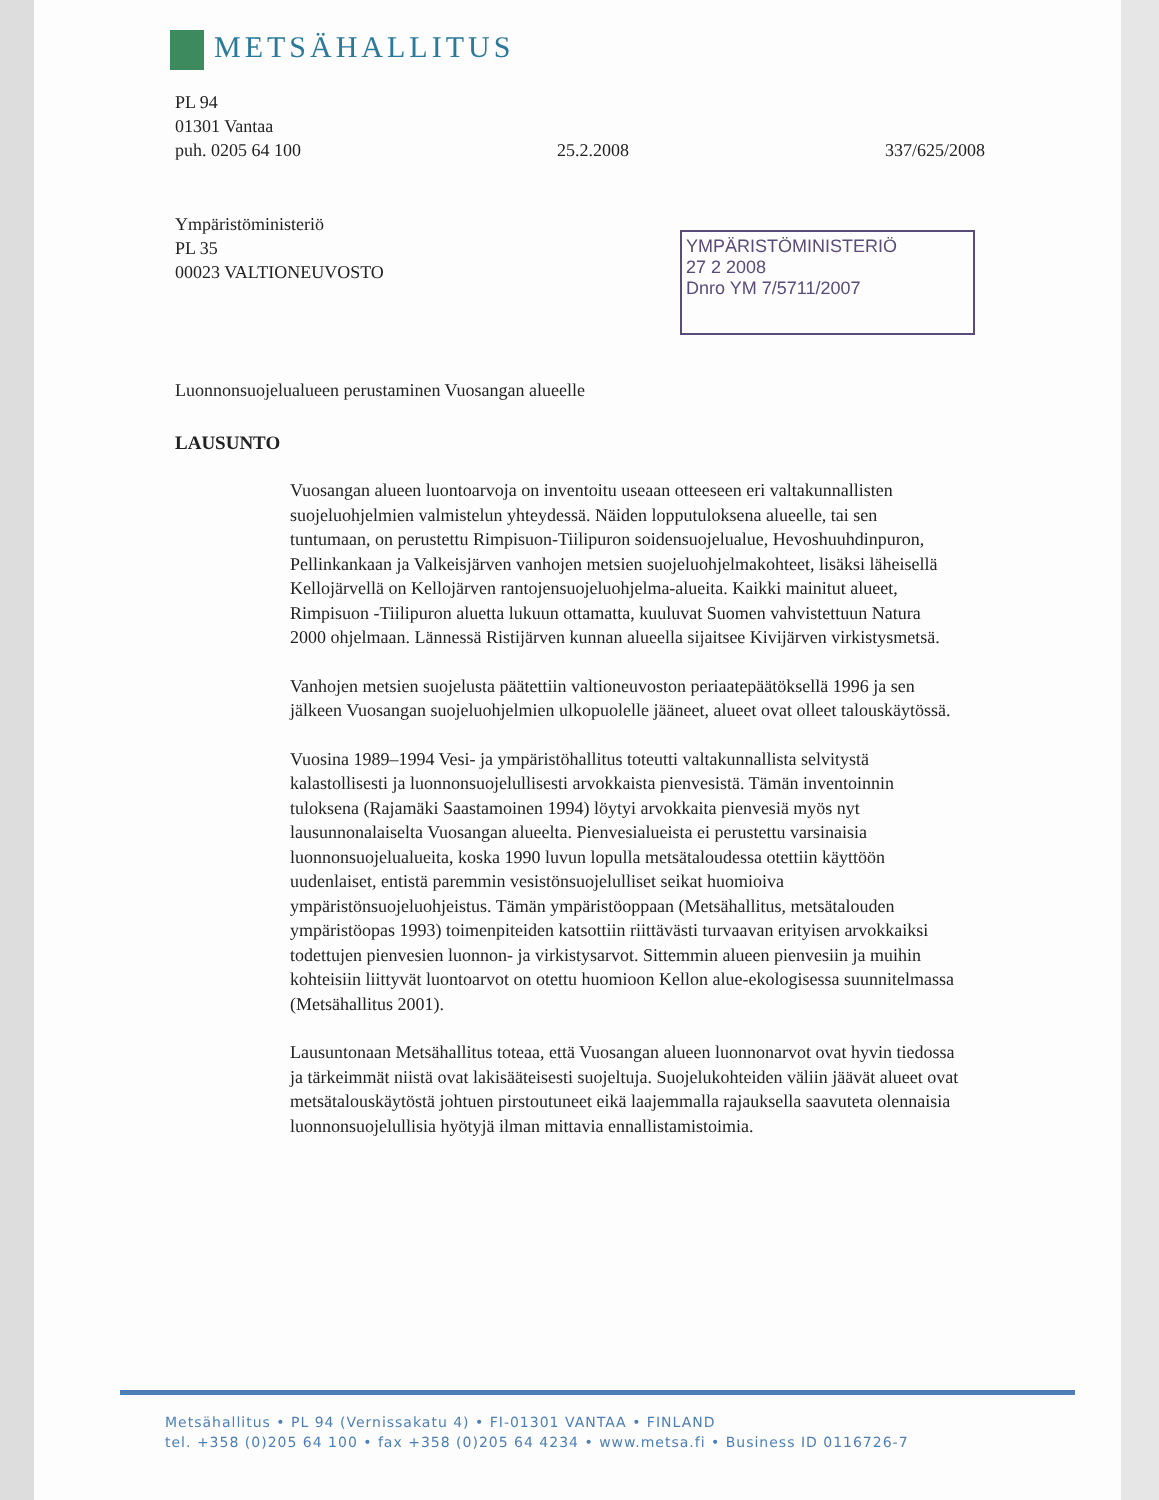METSÄHALLITUS
PL 94
01301 Vantaa
puh. 0205 64 100 25.2.2008 337/625/2008
Ympäristöministeriö
PL 35
00023 VALTIONEUVOSTO
YMPÄRISTÖMINISTERIÖ
27 2 2008
Dnro YM 7/5711/2007
Luonnonsuojelualueen perustaminen Vuosangan alueelle
LAUSUNTO
Vuosangan alueen luontoarvoja on inventoitu useaan otteeseen eri valtakunnallisten suojeluohjelmien valmistelun yhteydessä. Näiden lopputuloksena alueelle, tai sen tuntumaan, on perustettu Rimpisuon-Tiilipuron soidensuojelualue, Hevoshuuhdinpuron, Pellinkankaan ja Valkeisjärven vanhojen metsien suojeluohjelmakohteet, lisäksi läheisellä Kellojärvellä on Kellojärven rantojensuojeluohjelma-alueita. Kaikki mainitut alueet, Rimpisuon -Tiilipuron aluetta lukuun ottamatta, kuuluvat Suomen vahvistettuun Natura 2000 ohjelmaan. Lännessä Ristijärven kunnan alueella sijaitsee Kivijärven virkistysmetsä.
Vanhojen metsien suojelusta päätettiin valtioneuvoston periaatepäätöksellä 1996 ja sen jälkeen Vuosangan suojeluohjelmien ulkopuolelle jääneet, alueet ovat olleet talouskäytössä.
Vuosina 1989–1994 Vesi- ja ympäristöhallitus toteutti valtakunnallista selvitystä kalastollisesti ja luonnonsuojelullisesti arvokkaista pienvesistä. Tämän inventoinnin tuloksena (Rajamäki Saastamoinen 1994) löytyi arvokkaita pienvesiä myös nyt lausunnonalaiselta Vuosangan alueelta. Pienvesialueista ei perustettu varsinaisia luonnonsuojelualueita, koska 1990 luvun lopulla metsätaloudessa otettiin käyttöön uudenlaiset, entistä paremmin vesistönsuojelulliset seikat huomioiva ympäristönsuojeluohjeistus. Tämän ympäristöoppaan (Metsähallitus, metsätalouden ympäristöopas 1993) toimenpiteiden katsottiin riittävästi turvaavan erityisen arvokkaiksi todettujen pienvesien luonnon- ja virkistysarvot. Sittemmin alueen pienvesiin ja muihin kohteisiin liittyvät luontoarvot on otettu huomioon Kellon alue-ekologisessa suunnitelmassa (Metsähallitus 2001).
Lausuntonaan Metsähallitus toteaa, että Vuosangan alueen luonnonarvot ovat hyvin tiedossa ja tärkeimmät niistä ovat lakisääteisesti suojeltuja. Suojelukohteiden väliin jäävät alueet ovat metsätalouskäytöstä johtuen pirstoutuneet eikä laajemmalla rajauksella saavuteta olennaisia luonnonsuojelullisia hyötyjä ilman mittavia ennallistamistoimia.
Metsähallitus • PL 94 (Vernissakatu 4) • FI-01301 VANTAA • FINLAND
tel. +358 (0)205 64 100 • fax +358 (0)205 64 4234 • www.metsa.fi • Business ID 0116726-7